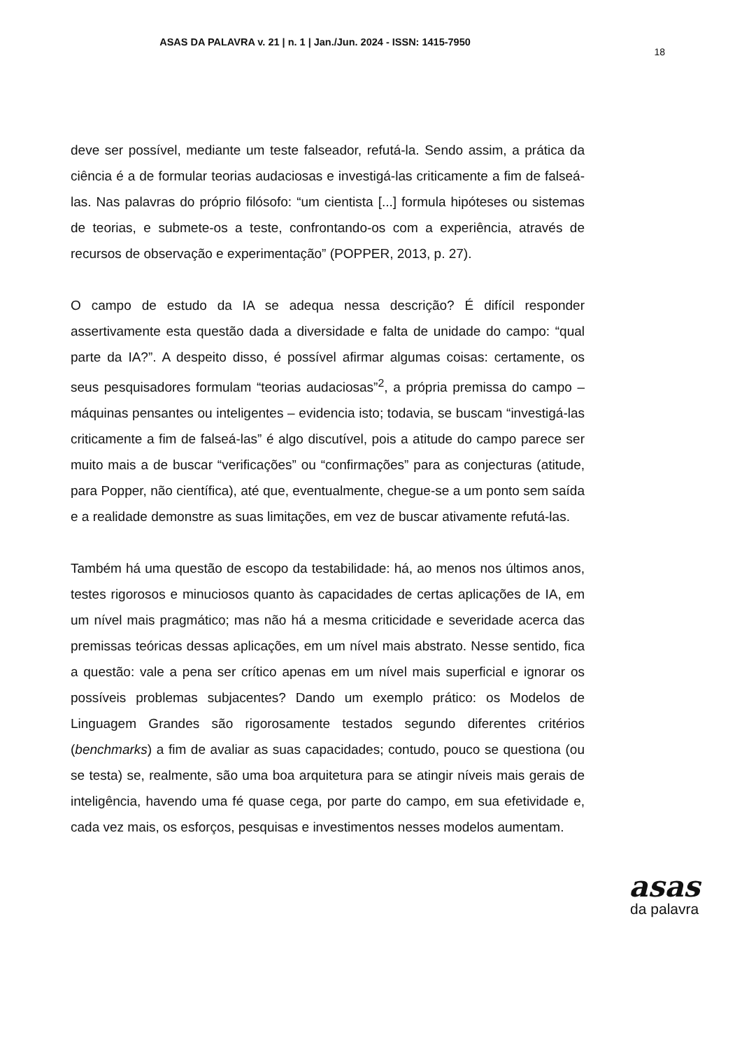ASAS DA PALAVRA v. 21 | n. 1 | Jan./Jun. 2024 - ISSN: 1415-7950
18
deve ser possível, mediante um teste falseador, refutá-la. Sendo assim, a prática da ciência é a de formular teorias audaciosas e investigá-las criticamente a fim de falseá-las. Nas palavras do próprio filósofo: “um cientista [...] formula hipóteses ou sistemas de teorias, e submete-os a teste, confrontando-os com a experiência, através de recursos de observação e experimentação” (POPPER, 2013, p. 27).
O campo de estudo da IA se adequa nessa descrição? É difícil responder assertivamente esta questão dada a diversidade e falta de unidade do campo: “qual parte da IA?”. A despeito disso, é possível afirmar algumas coisas: certamente, os seus pesquisadores formulam “teorias audaciosas”<sup>2</sup>, a própria premissa do campo – máquinas pensantes ou inteligentes – evidencia isto; todavia, se buscam “investigá-las criticamente a fim de falseá-las” é algo discutível, pois a atitude do campo parece ser muito mais a de buscar “verificações” ou “confirmações” para as conjecturas (atitude, para Popper, não científica), até que, eventualmente, chegue-se a um ponto sem saída e a realidade demonstre as suas limitações, em vez de buscar ativamente refutá-las.
Também há uma questão de escopo da testabilidade: há, ao menos nos últimos anos, testes rigorosos e minuciosos quanto às capacidades de certas aplicações de IA, em um nível mais pragmático; mas não há a mesma criticidade e severidade acerca das premissas teóricas dessas aplicações, em um nível mais abstrato. Nesse sentido, fica a questão: vale a pena ser crítico apenas em um nível mais superficial e ignorar os possíveis problemas subjacentes? Dando um exemplo prático: os Modelos de Linguagem Grandes são rigorosamente testados segundo diferentes critérios (benchmarks) a fim de avaliar as suas capacidades; contudo, pouco se questiona (ou se testa) se, realmente, são uma boa arquitetura para se atingir níveis mais gerais de inteligência, havendo uma fé quase cega, por parte do campo, em sua efetividade e, cada vez mais, os esforços, pesquisas e investimentos nesses modelos aumentam.
asas
da palavra